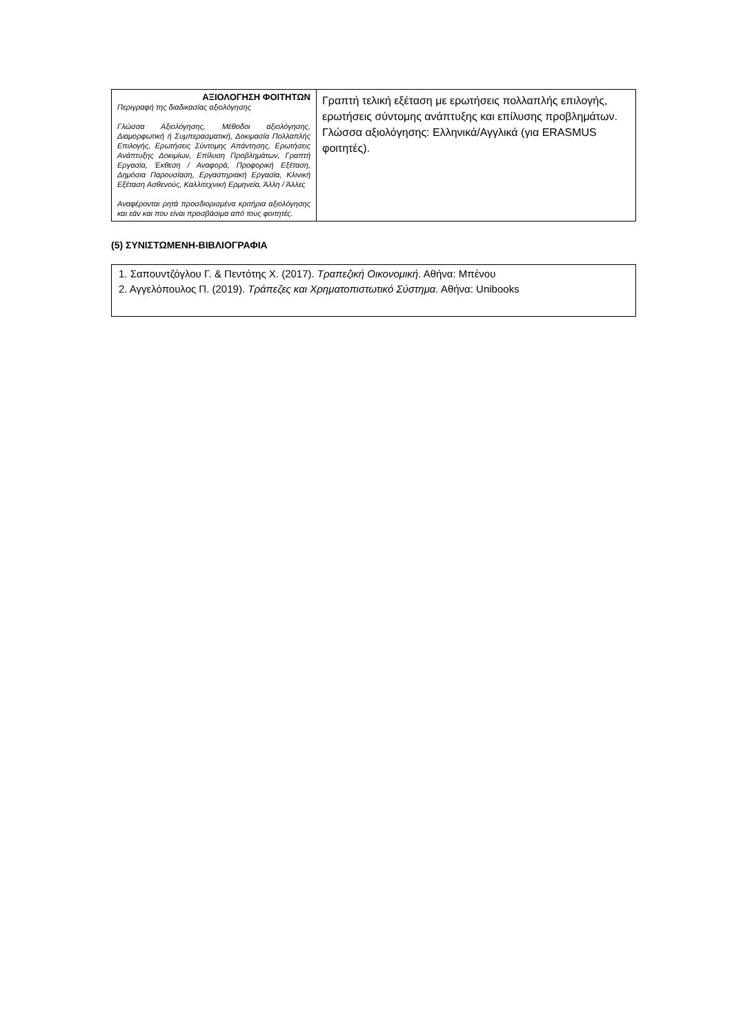| ΑΞΙΟΛΟΓΗΣΗ ΦΟΙΤΗΤΩΝ Περιγραφή της διαδικασίας αξιολόγησης Γλώσσα Αξιολόγησης, Μέθοδοι αξιολόγησης, Διαμορφωτική ή Συμπερασματική, Δοκιμασία Πολλαπλής Επιλογής, Ερωτήσεις Σύντομης Απάντησης, Ερωτήσεις Ανάπτυξης Δοκιμίων, Επίλυση Προβλημάτων, Γραπτή Εργασία, Έκθεση / Αναφορά, Προφορική Εξέταση, Δημόσια Παρουσίαση, Εργαστηριακή Εργασία, Κλινική Εξέταση Ασθενούς, Καλλιτεχνική Ερμηνεία, Άλλη / Άλλες Αναφέρονται ρητά προσδιορισμένα κριτήρια αξιολόγησης και εάν και που είναι προσβάσιμα από τους φοιτητές. | Γραπτή τελική εξέταση με ερωτήσεις πολλαπλής επιλογής, ερωτήσεις σύντομης ανάπτυξης και επίλυσης προβλημάτων. Γλώσσα αξιολόγησης: Ελληνικά/Αγγλικά (για ERASMUS φοιτητές). |
(5) ΣΥΝΙΣΤΩΜΕΝΗ-ΒΙΒΛΙΟΓΡΑΦΙΑ
1. Σαπουντζόγλου Γ. & Πεντότης Χ. (2017). Τραπεζική Οικονομική. Αθήνα: Μπένου
2. Αγγελόπουλος Π. (2019). Τράπεζες και Χρηματοπιστωτικό Σύστημα. Αθήνα: Unibooks